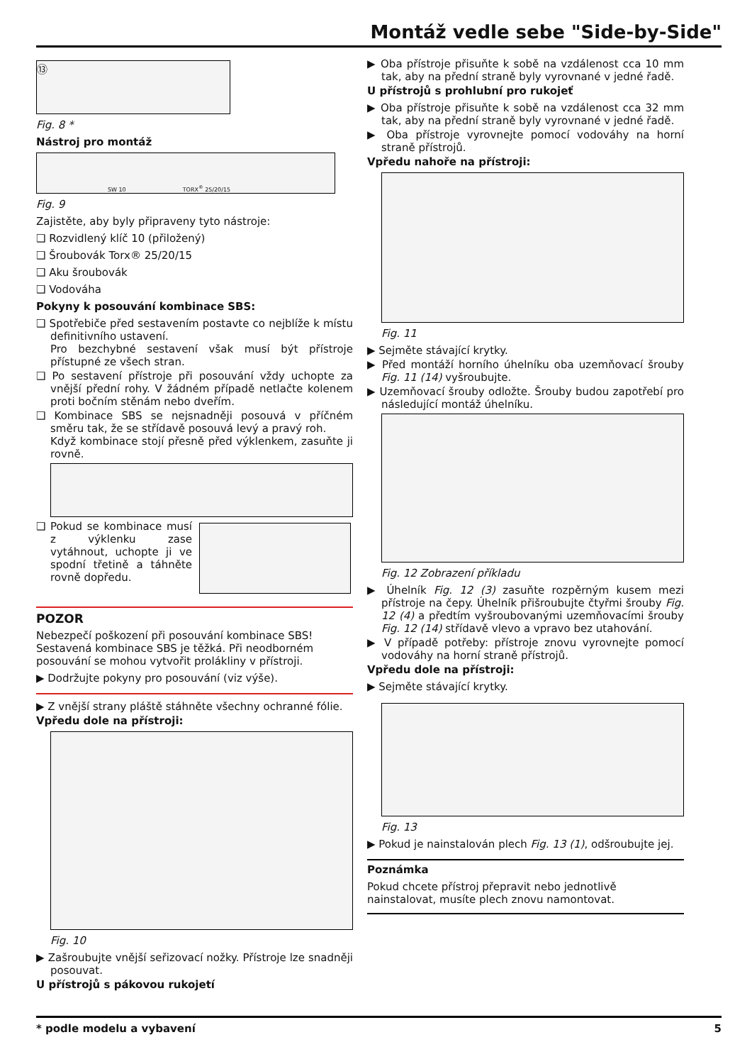Montáž vedle sebe "Side-by-Side"
⑬
Fig. 8 *
Nástroj pro montáž
SW 10 TORX<sup>®</sup> 25/20/15
Fig. 9
Zajistěte, aby byly připraveny tyto nástroje:
❑ Rozvidlený klíč 10 (přiložený)
❑ Šroubovák Torx® 25/20/15
❑ Aku šroubovák
❑ Vodováha
Pokyny k posouvání kombinace SBS:
❑ Spotřebiče před sestavením postavte co nejblíže k místu definitivního ustavení.
Pro bezchybné sestavení však musí být přístroje přístupné ze všech stran.
❑ Po sestavení přístroje při posouvání vždy uchopte za vnější přední rohy. V žádném případě netlačte kolenem proti bočním stěnám nebo dveřím.
❑ Kombinace SBS se nejsnadněji posouvá v příčném směru tak, že se střídavě posouvá levý a pravý roh.
Když kombinace stojí přesně před výklenkem, zasuňte ji rovně.
❑ Pokud se kombinace musí z výklenku zase vytáhnout, uchopte ji ve spodní třetině a táhněte rovně dopředu.
POZOR
Nebezpečí poškození při posouvání kombinace SBS!
Sestavená kombinace SBS je těžká. Při neodborném posouvání se mohou vytvořit proláklinу v přístroji.
▶ Dodržujte pokyny pro posouvání (viz výše).
▶ Z vnější strany pláště stáhněte všechny ochranné fólie.
Vpředu dole na přístroji:
Fig. 10
▶ Zašroubujte vnější seřizovací nožky. Přístroje lze snadněji posouvat.
U přístrojů s pákovou rukojetí
▶ Oba přístroje přisuňte k sobě na vzdálenost cca 10 mm tak, aby na přední straně byly vyrovnané v jedné řadě.
U přístrojů s prohlubní pro rukojeť
▶ Oba přístroje přisuňte k sobě na vzdálenost cca 32 mm tak, aby na přední straně byly vyrovnané v jedné řadě.
▶ Oba přístroje vyrovnejte pomocí vodováhy na horní straně přístrojů.
Vpředu nahoře na přístroji:
Fig. 11
▶ Sejměte stávající krytky.
▶ Před montáží horního úhelníku oba uzemňovací šrouby Fig. 11 (14) vyšroubujte.
▶ Uzemňovací šrouby odložte. Šrouby budou zapotřebí pro následující montáž úhelníku.
Fig. 12 Zobrazení příkladu
▶ Úhelník Fig. 12 (3) zasuňte rozpěrným kusem mezi přístroje na čepy. Úhelník přišroubujte čtyřmi šrouby Fig. 12 (4) a předtím vyšroubovanými uzemňovacími šrouby Fig. 12 (14) střídavě vlevo a vpravo bez utahování.
▶ V případě potřeby: přístroje znovu vyrovnejte pomocí vodováhy na horní straně přístrojů.
Vpředu dole na přístroji:
▶ Sejměte stávající krytky.
Fig. 13
▶ Pokud je nainstalován plech Fig. 13 (1), odšroubujte jej.
Poznámka
Pokud chcete přístroj přepravit nebo jednotlivě nainstalovat, musíte plech znovu namontovat.
* podle modelu a vybavení 5